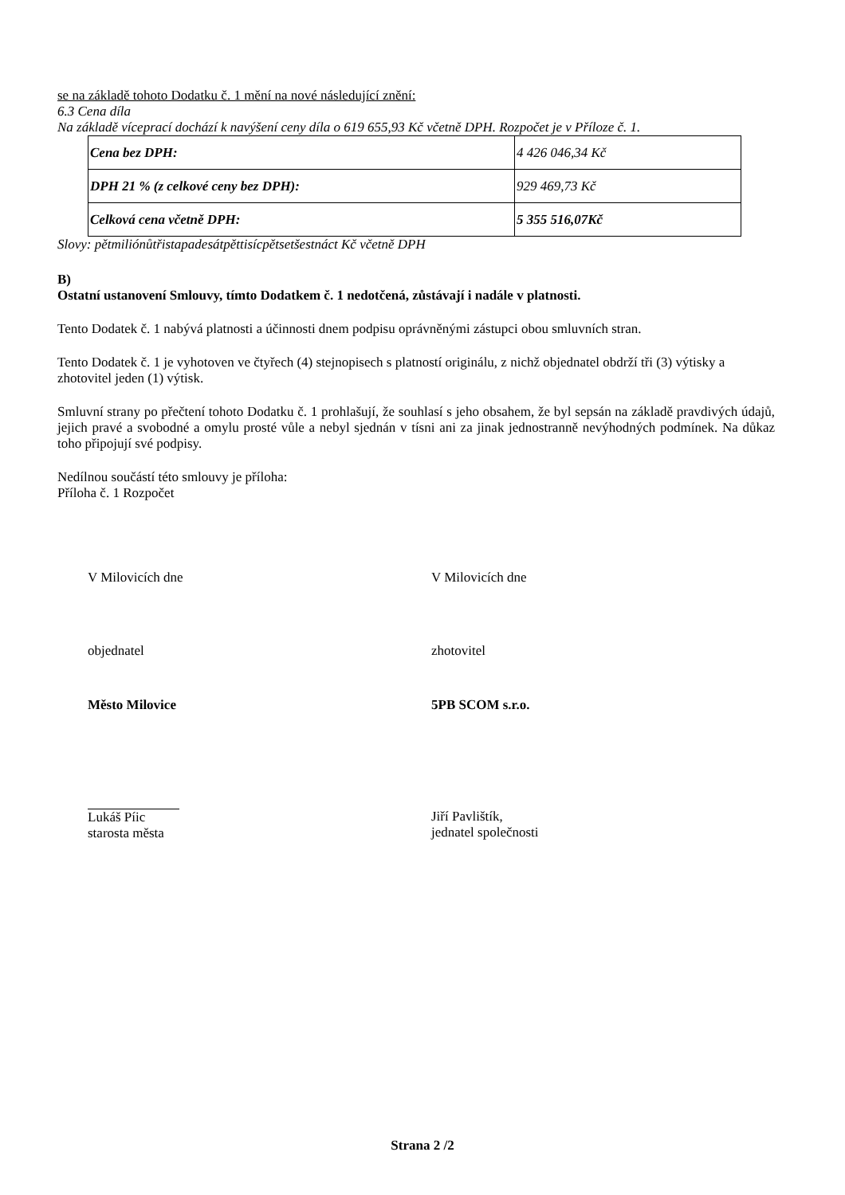se na základě tohoto Dodatku č. 1 mění na nové následující znění:
6.3 Cena díla
Na základě víceprací dochází k navýšení ceny díla o 619 655,93 Kč včetně DPH. Rozpočet je v Příloze č. 1.
| Cena bez DPH: | 4 426 046,34 Kč |
| DPH 21 % (z celkové ceny bez DPH): | 929 469,73 Kč |
| Celková cena včetně DPH: | 5 355 516,07Kč |
Slovy: pětmiliónůtřistapadesátpěttisícpětsetšestnáct Kč včetně DPH
B)
Ostatní ustanovení Smlouvy, tímto Dodatkem č. 1 nedotčená, zůstávají i nadále v platnosti.
Tento Dodatek č. 1 nabývá platnosti a účinnosti dnem podpisu oprávněnými zástupci obou smluvních stran.
Tento Dodatek č. 1 je vyhotoven ve čtyřech (4) stejnopisech s platností originálu, z nichž objednatel obdrží tři (3) výtisky a zhotovitel jeden (1) výtisk.
Smluvní strany po přečtení tohoto Dodatku č. 1 prohlašují, že souhlasí s jeho obsahem, že byl sepsán na základě pravdivých údajů, jejich pravé a svobodné a omylu prosté vůle a nebyl sjednán v tísni ani za jinak jednostranně nevýhodných podmínek. Na důkaz toho připojují své podpisy.
Nedílnou součástí této smlouvy je příloha:
Příloha č. 1 Rozpočet
V Milovicích dne V Milovicích dne
objednatel zhotovitel
Město Milovice 5PB SCOM s.r.o.
Lukáš Píic
starosta města
Jiří Pavlištík,
jednatel společnosti
Strana 2 /2